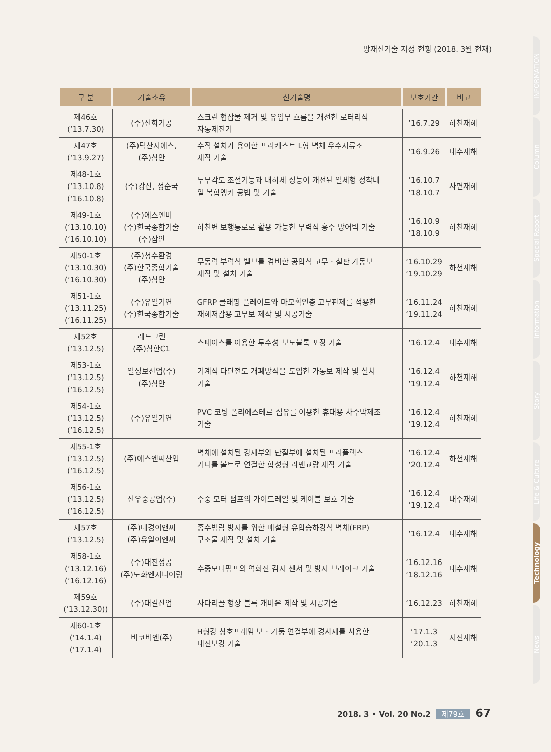방재신기술 지정 현황 (2018. 3월 현재)
| 구 분 | 기술소유 | 신기술명 | 보호기간 | 비고 |
| --- | --- | --- | --- | --- |
| 제46호 (‘13.7.30) | (주)신화기공 | 스크린 협잡물 제거 및 유입부 흐름을 개선한 로터리식 자동제진기 | ’16.7.29 | 하천재해 |
| 제47호 (‘13.9.27) | (주)덕산지에스, (주)삼안 | 수직 설치가 용이한 프리캐스트 L형 벽체 우수저류조 제작 기술 | ‘16.9.26 | 내수재해 |
| 제48-1호 (‘13.10.8) (‘16.10.8) | (주)강산, 정순국 | 두부각도 조절기능과 내하체 성능이 개선된 일체형 정착네 일 복합앵커 공법 및 기술 | ‘16.10.7 ‘18.10.7 | 사면재해 |
| 제49-1호 (‘13.10.10) (‘16.10.10) | (주)에스엔비 (주)한국종합기술 (주)삼안 | 하천변 보행통로로 활용 가능한 부력식 홍수 방어벽 기술 | ‘16.10.9 ‘18.10.9 | 하천재해 |
| 제50-1호 (‘13.10.30) (‘16.10.30) | (주)청수환경 (주)한국종합기술 (주)삼안 | 무동력 부력식 밸브를 겸비한 공압식 고무 · 철판 가동보 제작 및 설치 기술 | ‘16.10.29 ‘19.10.29 | 하천재해 |
| 제51-1호 (‘13.11.25) (‘16.11.25) | (주)유일기연 (주)한국종합기술 | GFRP 클래핑 플레이트와 마모확인층 고무판제를 적용한 재해저감용 고무보 제작 및 시공기술 | ‘16.11.24 ‘19.11.24 | 하천재해 |
| 제52호 (‘13.12.5) | 레드그린 (주)삼한C1 | 스페이스를 이용한 투수성 보도블록 포장 기술 | ‘16.12.4 | 내수재해 |
| 제53-1호 (‘13.12.5) (‘16.12.5) | 일성보산업(주) (주)삼안 | 기계식 다단전도 개폐방식을 도입한 가동보 제작 및 설치 기술 | ‘16.12.4 ‘19.12.4 | 하천재해 |
| 제54-1호 (‘13.12.5) (‘16.12.5) | (주)유일기연 | PVC 코팅 폴리에스테르 섬유를 이용한 휴대용 차수막제조 기술 | ‘16.12.4 ‘19.12.4 | 하천재해 |
| 제55-1호 (‘13.12.5) (‘16.12.5) | (주)에스엔씨산업 | 벽체에 설치된 강재부와 단절부에 설치된 프리플렉스 거더를 볼트로 연결한 합성형 라멘교량 제작 기술 | ‘16.12.4 ‘20.12.4 | 하천재해 |
| 제56-1호 (‘13.12.5) (‘16.12.5) | 신우중공업(주) | 수중 모터 펌프의 가이드레일 및 케이블 보호 기술 | ‘16.12.4 ‘19.12.4 | 내수재해 |
| 제57호 (‘13.12.5) | (주)대경이앤씨 (주)유일이엔씨 | 홍수범람 방지를 위한 매설형 유압승하강식 벽체(FRP) 구조물 제작 및 설치 기술 | ‘16.12.4 | 내수재해 |
| 제58-1호 (‘13.12.16) (‘16.12.16) | (주)대진정공 (주)도화엔지니어링 | 수중모터펌프의 역회전 감지 센서 및 방지 브레이크 기술 | ‘16.12.16 ‘18.12.16 | 내수재해 |
| 제59호 (‘13.12.30)) | (주)대길산업 | 사다리꼴 형상 블록 개비온 제작 및 시공기술 | ‘16.12.23 | 하천재해 |
| 제60-1호 (‘14.1.4) (‘17.1.4) | 비코비엔(주) | H형강 창호프레임 보 · 기둥 연결부에 경사재를 사용한 내진보강 기술 | ‘17.1.3 ‘20.1.3 | 지진재해 |
INFORMATION
Column
Special Report
Information
Story
Life & Culture
Technology
News
2018. 3 • Vol. 20 No.2 제79호 67